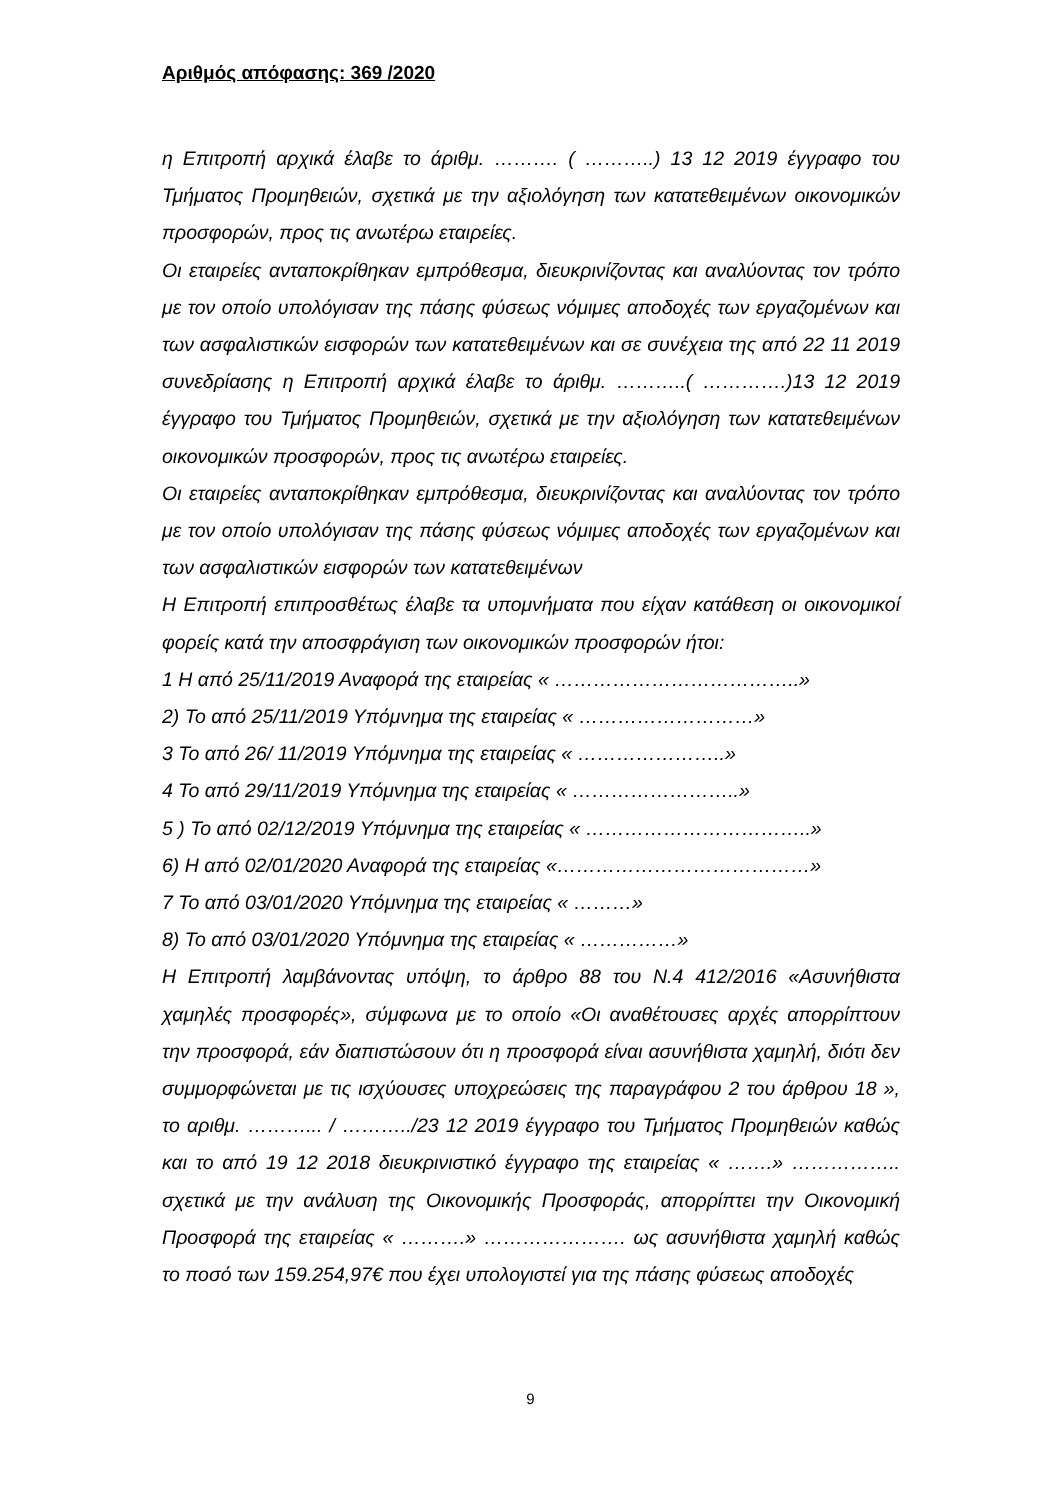Αριθμός απόφασης: 369 /2020
η Επιτροπή αρχικά έλαβε το άριθμ. ………. ( ………..) 13 12 2019 έγγραφο του Τμήματος Προμηθειών, σχετικά με την αξιολόγηση των κατατεθειμένων οικονομικών προσφορών, προς τις ανωτέρω εταιρείες.
Οι εταιρείες ανταποκρίθηκαν εμπρόθεσμα, διευκρινίζοντας και αναλύοντας τον τρόπο με τον οποίο υπολόγισαν της πάσης φύσεως νόμιμες αποδοχές των εργαζομένων και των ασφαλιστικών εισφορών των κατατεθειμένων και σε συνέχεια της από 22 11 2019 συνεδρίασης η Επιτροπή αρχικά έλαβε το άριθμ. ………..( ………….)13 12 2019 έγγραφο του Τμήματος Προμηθειών, σχετικά με την αξιολόγηση των κατατεθειμένων οικονομικών προσφορών, προς τις ανωτέρω εταιρείες.
Οι εταιρείες ανταποκρίθηκαν εμπρόθεσμα, διευκρινίζοντας και αναλύοντας τον τρόπο με τον οποίο υπολόγισαν της πάσης φύσεως νόμιμες αποδοχές των εργαζομένων και των ασφαλιστικών εισφορών των κατατεθειμένων
Η Επιτροπή επιπροσθέτως έλαβε τα υπομνήματα που είχαν κατάθεση οι οικονομικοί φορείς κατά την αποσφράγιση των οικονομικών προσφορών ήτοι:
1 Η από 25/11/2019 Αναφορά της εταιρείας « ………………………………..»
2) Το από 25/11/2019 Υπόμνημα της εταιρείας « ………………………»
3 Το από 26/ 11/2019 Υπόμνημα της εταιρείας « …………………..»
4 Το από 29/11/2019 Υπόμνημα της εταιρείας « ……………………..»
5 ) Το από 02/12/2019 Υπόμνημα της εταιρείας « ……………………………..»
6) Η από 02/01/2020 Αναφορά της εταιρείας «…………………………………»
7 Το από 03/01/2020 Υπόμνημα της εταιρείας « ………»
8) Το από 03/01/2020 Υπόμνημα της εταιρείας « ……………»
Η Επιτροπή λαμβάνοντας υπόψη, το άρθρο 88 του Ν.4 412/2016 «Ασυνήθιστα χαμηλές προσφορές», σύμφωνα με το οποίο «Οι αναθέτουσες αρχές απορρίπτουν την προσφορά, εάν διαπιστώσουν ότι η προσφορά είναι ασυνήθιστα χαμηλή, διότι δεν συμμορφώνεται με τις ισχύουσες υποχρεώσεις της παραγράφου 2 του άρθρου 18 », το αριθμ. ………... / ………../23 12 2019 έγγραφο του Τμήματος Προμηθειών καθώς και το από 19 12 2018 διευκρινιστικό έγγραφο της εταιρείας « …….» …………….. σχετικά με την ανάλυση της Οικονομικής Προσφοράς, απορρίπτει την Οικονομική Προσφορά της εταιρείας « ……….» …………………. ως ασυνήθιστα χαμηλή καθώς το ποσό των 159.254,97€ που έχει υπολογιστεί για της πάσης φύσεως αποδοχές
9